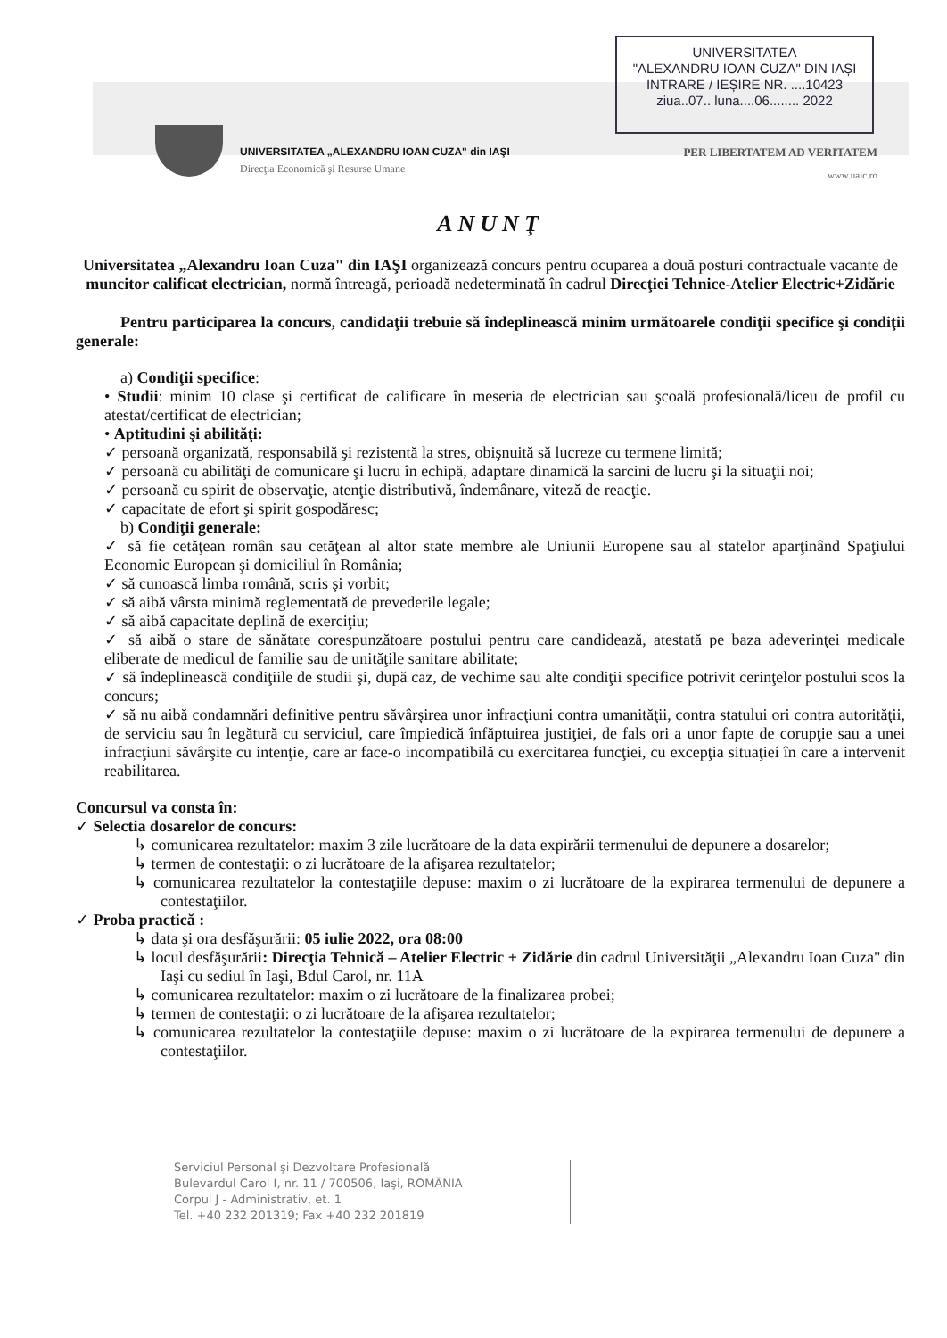UNIVERSITATEA
"ALEXANDRU IOAN CUZA" DIN IAȘI
INTRARE / IEȘIRE NR. ....10423
ziua..07.. luna....06........ 2022
UNIVERSITATEA „ALEXANDRU IOAN CUZA" din IAŞI
Direcţia Economică şi Resurse Umane
PER LIBERTATEM AD VERITATEM
www.uaic.ro
ANUNŢ
Universitatea „Alexandru Ioan Cuza" din IAŞI organizează concurs pentru ocuparea a două posturi contractuale vacante de muncitor calificat electrician, normă întreagă, perioadă nedeterminată în cadrul Direcţiei Tehnice-Atelier Electric+Zidărie
Pentru participarea la concurs, candidaţii trebuie să îndeplinească minim următoarele condiţii specifice şi condiţii generale:
a) Condiţii specifice:
• Studii: minim 10 clase şi certificat de calificare în meseria de electrician sau şcoală profesională/liceu de profil cu atestat/certificat de electrician;
• Aptitudini şi abilităţi:
✓ persoană organizată, responsabilă şi rezistentă la stres, obişnuită să lucreze cu termene limită;
✓ persoană cu abilităţi de comunicare şi lucru în echipă, adaptare dinamică la sarcini de lucru şi la situaţii noi;
✓ persoană cu spirit de observaţie, atenţie distributivă, îndemânare, viteză de reacţie.
✓ capacitate de efort şi spirit gospodăresc;
b) Condiţii generale:
✓ să fie cetăţean român sau cetăţean al altor state membre ale Uniunii Europene sau al statelor aparţinând Spaţiului Economic European şi domiciliul în România;
✓ să cunoască limba română, scris şi vorbit;
✓ să aibă vârsta minimă reglementată de prevederile legale;
✓ să aibă capacitate deplină de exerciţiu;
✓ să aibă o stare de sănătate corespunzătoare postului pentru care candidează, atestată pe baza adeverinţei medicale eliberate de medicul de familie sau de unităţile sanitare abilitate;
✓ să îndeplinească condiţiile de studii şi, după caz, de vechime sau alte condiţii specifice potrivit cerinţelor postului scos la concurs;
✓ să nu aibă condamnări definitive pentru săvârşirea unor infracţiuni contra umanităţii, contra statului ori contra autorităţii, de serviciu sau în legătură cu serviciul, care împiedică înfăptuirea justiţiei, de fals ori a unor fapte de corupţie sau a unei infracţiuni săvârşite cu intenţie, care ar face-o incompatibilă cu exercitarea funcţiei, cu excepţia situaţiei în care a intervenit reabilitarea.
Concursul va consta în:
✓ Selectia dosarelor de concurs:
↳ comunicarea rezultatelor: maxim 3 zile lucrătoare de la data expirării termenului de depunere a dosarelor;
↳ termen de contestaţii: o zi lucrătoare de la afişarea rezultatelor;
↳ comunicarea rezultatelor la contestaţiile depuse: maxim o zi lucrătoare de la expirarea termenului de depunere a contestaţiilor.
✓ Proba practică :
↳ data şi ora desfăşurării: 05 iulie 2022, ora 08:00
↳ locul desfăşurării: Direcţia Tehnică – Atelier Electric + Zidărie din cadrul Universităţii „Alexandru Ioan Cuza" din Iaşi cu sediul în Iaşi, Bdul Carol, nr. 11A
↳ comunicarea rezultatelor: maxim o zi lucrătoare de la finalizarea probei;
↳ termen de contestaţii: o zi lucrătoare de la afişarea rezultatelor;
↳ comunicarea rezultatelor la contestaţiile depuse: maxim o zi lucrătoare de la expirarea termenului de depunere a contestaţiilor.
Serviciul Personal şi Dezvoltare Profesională
Bulevardul Carol I, nr. 11 / 700506, Iaşi, ROMÂNIA
Corpul J - Administrativ, et. 1
Tel. +40 232 201319; Fax +40 232 201819